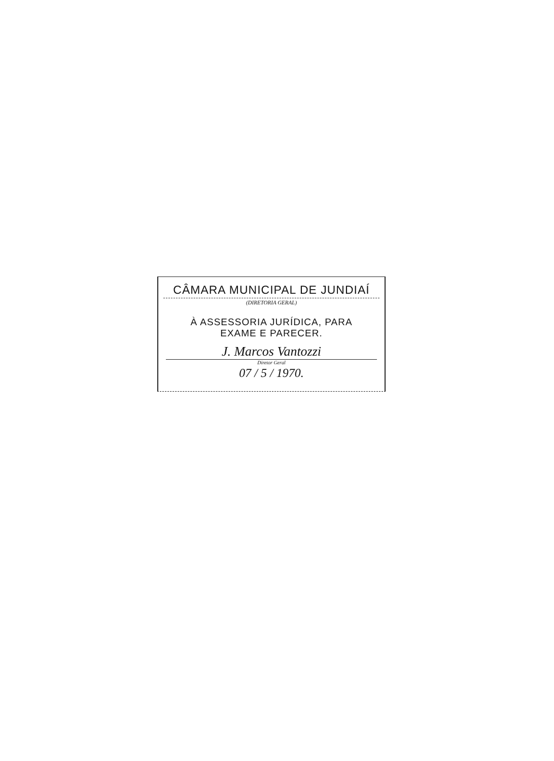CÂMARA MUNICIPAL DE JUNDIAÍ
(DIRETORIA GERAL)
À ASSESSORIA JURÍDICA, PARA
EXAME E PARECER.
J. Marcos Vantozzi
Diretor Geral
07 / 5 / 1970.